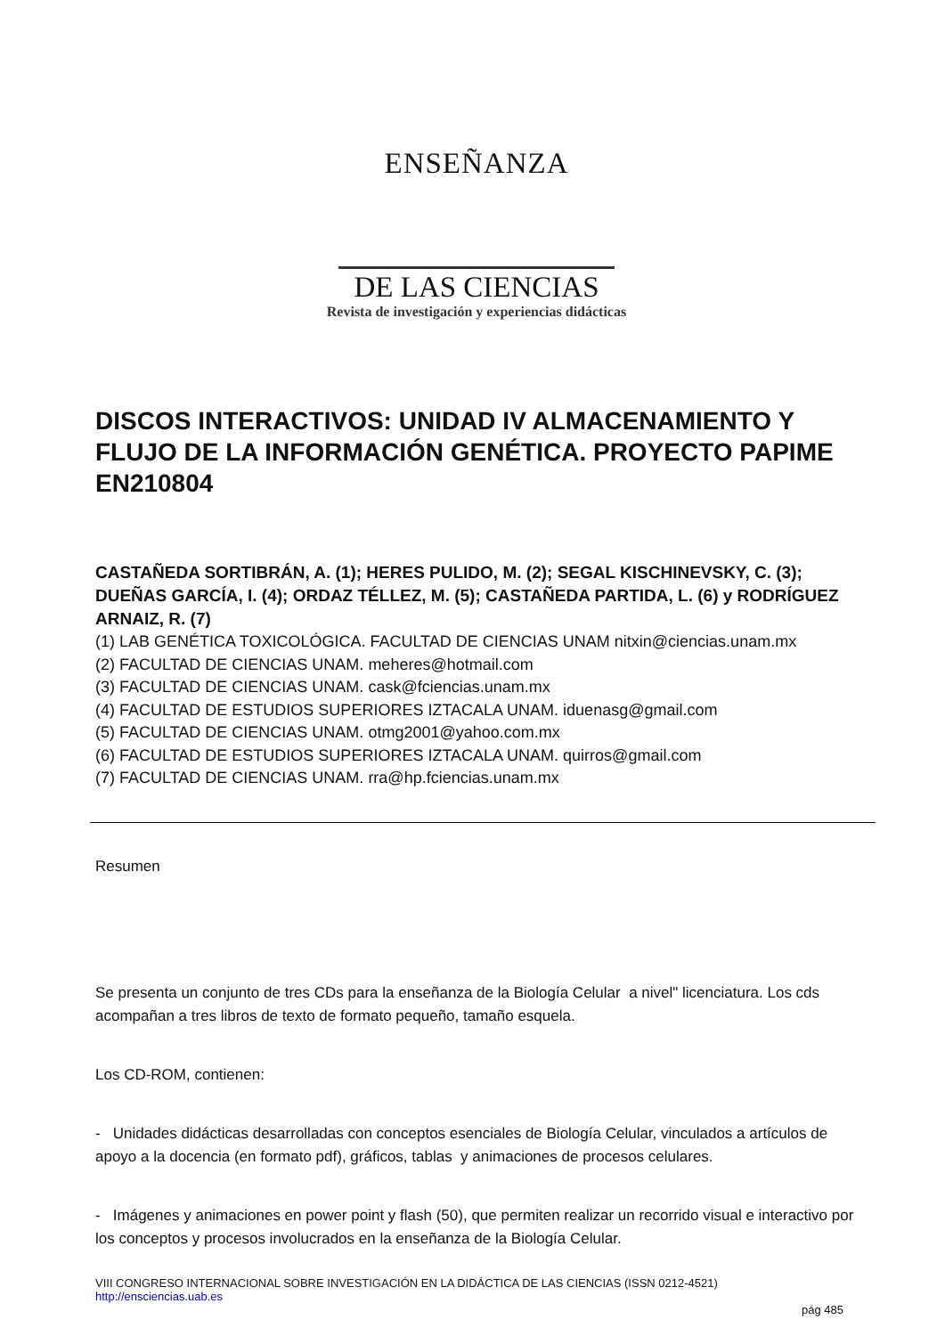ENSEÑANZA
DE LAS CIENCIAS
Revista de investigación y experiencias didácticas
DISCOS INTERACTIVOS: UNIDAD IV ALMACENAMIENTO Y FLUJO DE LA INFORMACIÓN GENÉTICA. PROYECTO PAPIME EN210804
CASTAÑEDA SORTIBRÁN, A. (1); HERES PULIDO, M. (2); SEGAL KISCHINEVSKY, C. (3); DUEÑAS GARCÍA, I. (4); ORDAZ TÉLLEZ, M. (5); CASTAÑEDA PARTIDA, L. (6) y RODRÍGUEZ ARNAIZ, R. (7)
(1) LAB GENÉTICA TOXICOLÓGICA. FACULTAD DE CIENCIAS UNAM nitxin@ciencias.unam.mx
(2) FACULTAD DE CIENCIAS UNAM. meheres@hotmail.com
(3) FACULTAD DE CIENCIAS UNAM. cask@fciencias.unam.mx
(4) FACULTAD DE ESTUDIOS SUPERIORES IZTACALA UNAM. iduenasg@gmail.com
(5) FACULTAD DE CIENCIAS UNAM. otmg2001@yahoo.com.mx
(6) FACULTAD DE ESTUDIOS SUPERIORES IZTACALA UNAM. quirros@gmail.com
(7) FACULTAD DE CIENCIAS UNAM. rra@hp.fciencias.unam.mx
Resumen
Se presenta un conjunto de tres CDs para la enseñanza de la Biología Celular a nivel" licenciatura. Los cds acompañan a tres libros de texto de formato pequeño, tamaño esquela.
Los CD-ROM, contienen:
- Unidades didácticas desarrolladas con conceptos esenciales de Biología Celular, vinculados a artículos de apoyo a la docencia (en formato pdf), gráficos, tablas y animaciones de procesos celulares.
- Imágenes y animaciones en power point y flash (50), que permiten realizar un recorrido visual e interactivo por los conceptos y procesos involucrados en la enseñanza de la Biología Celular.
VIII CONGRESO INTERNACIONAL SOBRE INVESTIGACIÓN EN LA DIDÁCTICA DE LAS CIENCIAS (ISSN 0212-4521)
http://ensciencias.uab.es
pág 485